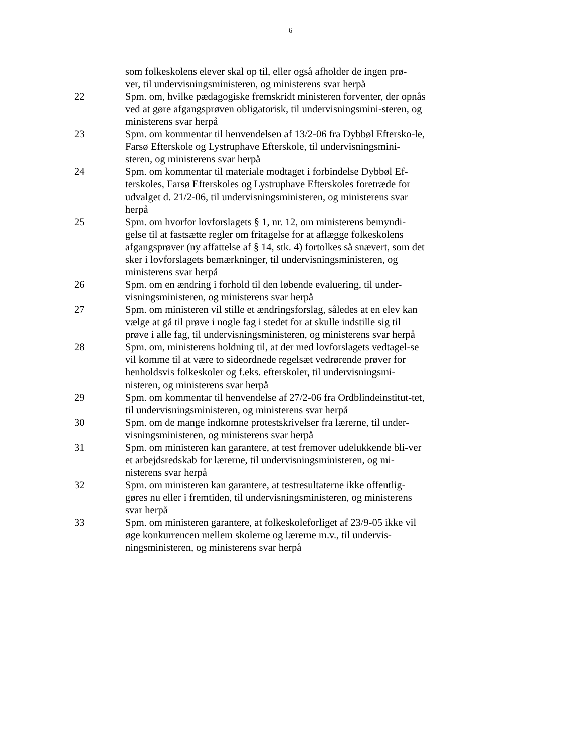6
som folkeskolens elever skal op til, eller også afholder de ingen prø-
ver, til undervisningsministeren, og ministerens svar herpå
22 Spm. om, hvilke pædagogiske fremskridt ministeren forventer, der opnås ved at gøre afgangsprøven obligatorisk, til undervisningsmini-steren, og ministerens svar herpå
23 Spm. om kommentar til henvendelsen af 13/2-06 fra Dybbøl Eftersko-le, Farsø Efterskole og Lystruphave Efterskole, til undervisningsmini-steren, og ministerens svar herpå
24 Spm. om kommentar til materiale modtaget i forbindelse Dybbøl Ef-terskoles, Farsø Efterskoles og Lystruphave Efterskoles foretræde for udvalget d. 21/2-06, til undervisningsministeren, og ministerens svar herpå
25 Spm. om hvorfor lovforslagets § 1, nr. 12, om ministerens bemyndi-gelse til at fastsætte regler om fritagelse for at aflægge folkeskolens afgangsprøver (ny affattelse af § 14, stk. 4) fortolkes så snævert, som det sker i lovforslagets bemærkninger, til undervisningsministeren, og ministerens svar herpå
26 Spm. om en ændring i forhold til den løbende evaluering, til under-visningsministeren, og ministerens svar herpå
27 Spm. om ministeren vil stille et ændringsforslag, således at en elev kan vælge at gå til prøve i nogle fag i stedet for at skulle indstille sig til prøve i alle fag, til undervisningsministeren, og ministerens svar herpå
28 Spm. om, ministerens holdning til, at der med lovforslagets vedtagel-se vil komme til at være to sideordnede regelsæt vedrørende prøver for henholdsvis folkeskoler og f.eks. efterskoler, til undervisningsmi-nisteren, og ministerens svar herpå
29 Spm. om kommentar til henvendelse af 27/2-06 fra Ordblindeinstitut-tet, til undervisningsministeren, og ministerens svar herpå
30 Spm. om de mange indkomne protestskrivelser fra lærerne, til under-visningsministeren, og ministerens svar herpå
31 Spm. om ministeren kan garantere, at test fremover udelukkende bli-ver et arbejdsredskab for lærerne, til undervisningsministeren, og mi-nisterens svar herpå
32 Spm. om ministeren kan garantere, at testresultaterne ikke offentlig-gøres nu eller i fremtiden, til undervisningsministeren, og ministerens svar herpå
33 Spm. om ministeren garantere, at folkeskoleforliget af 23/9-05 ikke vil øge konkurrencen mellem skolerne og lærerne m.v., til undervis-ningsministeren, og ministerens svar herpå